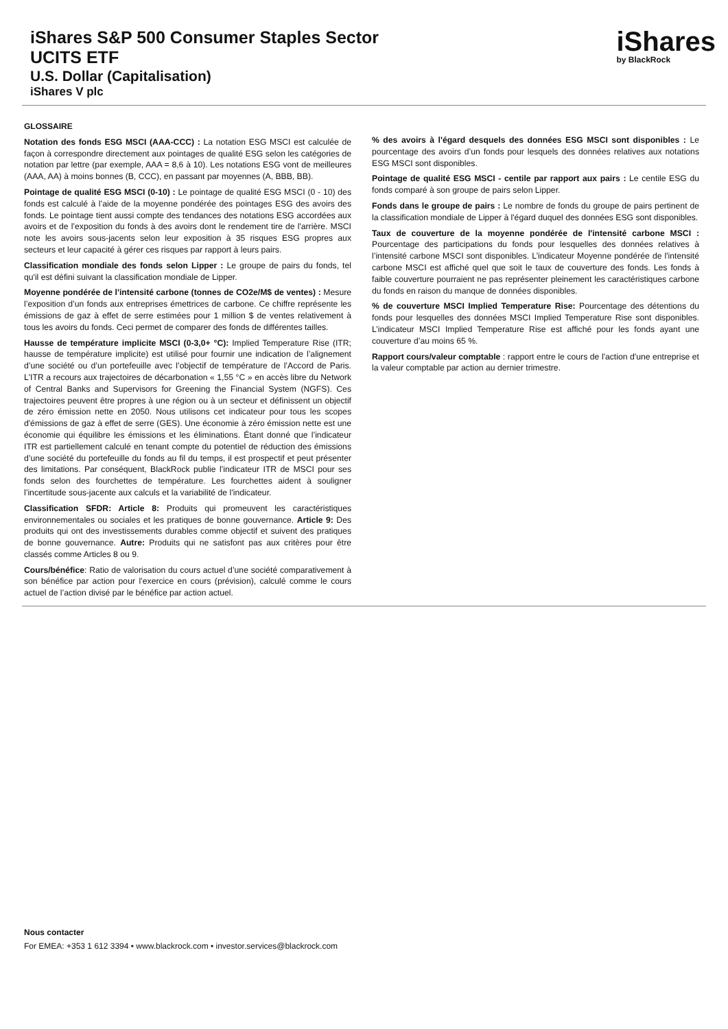iShares S&P 500 Consumer Staples Sector
UCITS ETF
U.S. Dollar (Capitalisation)
iShares V plc
iShares
by BlackRock
GLOSSAIRE
Notation des fonds ESG MSCI (AAA-CCC) : La notation ESG MSCI est calculée de façon à correspondre directement aux pointages de qualité ESG selon les catégories de notation par lettre (par exemple, AAA = 8,6 à 10). Les notations ESG vont de meilleures (AAA, AA) à moins bonnes (B, CCC), en passant par moyennes (A, BBB, BB).
Pointage de qualité ESG MSCI (0-10) : Le pointage de qualité ESG MSCI (0 - 10) des fonds est calculé à l’aide de la moyenne pondérée des pointages ESG des avoirs des fonds. Le pointage tient aussi compte des tendances des notations ESG accordées aux avoirs et de l’exposition du fonds à des avoirs dont le rendement tire de l'arrière. MSCI note les avoirs sous-jacents selon leur exposition à 35 risques ESG propres aux secteurs et leur capacité à gérer ces risques par rapport à leurs pairs.
Classification mondiale des fonds selon Lipper : Le groupe de pairs du fonds, tel qu'il est défini suivant la classification mondiale de Lipper.
Moyenne pondérée de l'intensité carbone (tonnes de CO2e/M$ de ventes) : Mesure l’exposition d’un fonds aux entreprises émettrices de carbone. Ce chiffre représente les émissions de gaz à effet de serre estimées pour 1 million $ de ventes relativement à tous les avoirs du fonds. Ceci permet de comparer des fonds de différentes tailles.
Hausse de température implicite MSCI (0-3,0+ °C): Implied Temperature Rise (ITR; hausse de température implicite) est utilisé pour fournir une indication de l’alignement d’une société ou d’un portefeuille avec l’objectif de température de l’Accord de Paris. L'ITR a recours aux trajectoires de décarbonation « 1,55 °C » en accès libre du Network of Central Banks and Supervisors for Greening the Financial System (NGFS). Ces trajectoires peuvent être propres à une région ou à un secteur et définissent un objectif de zéro émission nette en 2050. Nous utilisons cet indicateur pour tous les scopes d'émissions de gaz à effet de serre (GES). Une économie à zéro émission nette est une économie qui équilibre les émissions et les éliminations. Étant donné que l’indicateur ITR est partiellement calculé en tenant compte du potentiel de réduction des émissions d’une société du portefeuille du fonds au fil du temps, il est prospectif et peut présenter des limitations. Par conséquent, BlackRock publie l’indicateur ITR de MSCI pour ses fonds selon des fourchettes de température. Les fourchettes aident à souligner l’incertitude sous-jacente aux calculs et la variabilité de l’indicateur.
Classification SFDR: Article 8: Produits qui promeuvent les caractéristiques environnementales ou sociales et les pratiques de bonne gouvernance. Article 9: Des produits qui ont des investissements durables comme objectif et suivent des pratiques de bonne gouvernance. Autre: Produits qui ne satisfont pas aux critères pour être classés comme Articles 8 ou 9.
Cours/bénéfice: Ratio de valorisation du cours actuel d’une société comparativement à son bénéfice par action pour l’exercice en cours (prévision), calculé comme le cours actuel de l’action divisé par le bénéfice par action actuel.
% des avoirs à l'égard desquels des données ESG MSCI sont disponibles : Le pourcentage des avoirs d’un fonds pour lesquels des données relatives aux notations ESG MSCI sont disponibles.
Pointage de qualité ESG MSCI - centile par rapport aux pairs : Le centile ESG du fonds comparé à son groupe de pairs selon Lipper.
Fonds dans le groupe de pairs : Le nombre de fonds du groupe de pairs pertinent de la classification mondiale de Lipper à l'égard duquel des données ESG sont disponibles.
Taux de couverture de la moyenne pondérée de l'intensité carbone MSCI : Pourcentage des participations du fonds pour lesquelles des données relatives à l’intensité carbone MSCI sont disponibles. L’indicateur Moyenne pondérée de l'intensité carbone MSCI est affiché quel que soit le taux de couverture des fonds. Les fonds à faible couverture pourraient ne pas représenter pleinement les caractéristiques carbone du fonds en raison du manque de données disponibles.
% de couverture MSCI Implied Temperature Rise: Pourcentage des détentions du fonds pour lesquelles des données MSCI Implied Temperature Rise sont disponibles. L’indicateur MSCI Implied Temperature Rise est affiché pour les fonds ayant une couverture d’au moins 65 %.
Rapport cours/valeur comptable : rapport entre le cours de l'action d'une entreprise et la valeur comptable par action au dernier trimestre.
Nous contacter
For EMEA: +353 1 612 3394 • www.blackrock.com • investor.services@blackrock.com